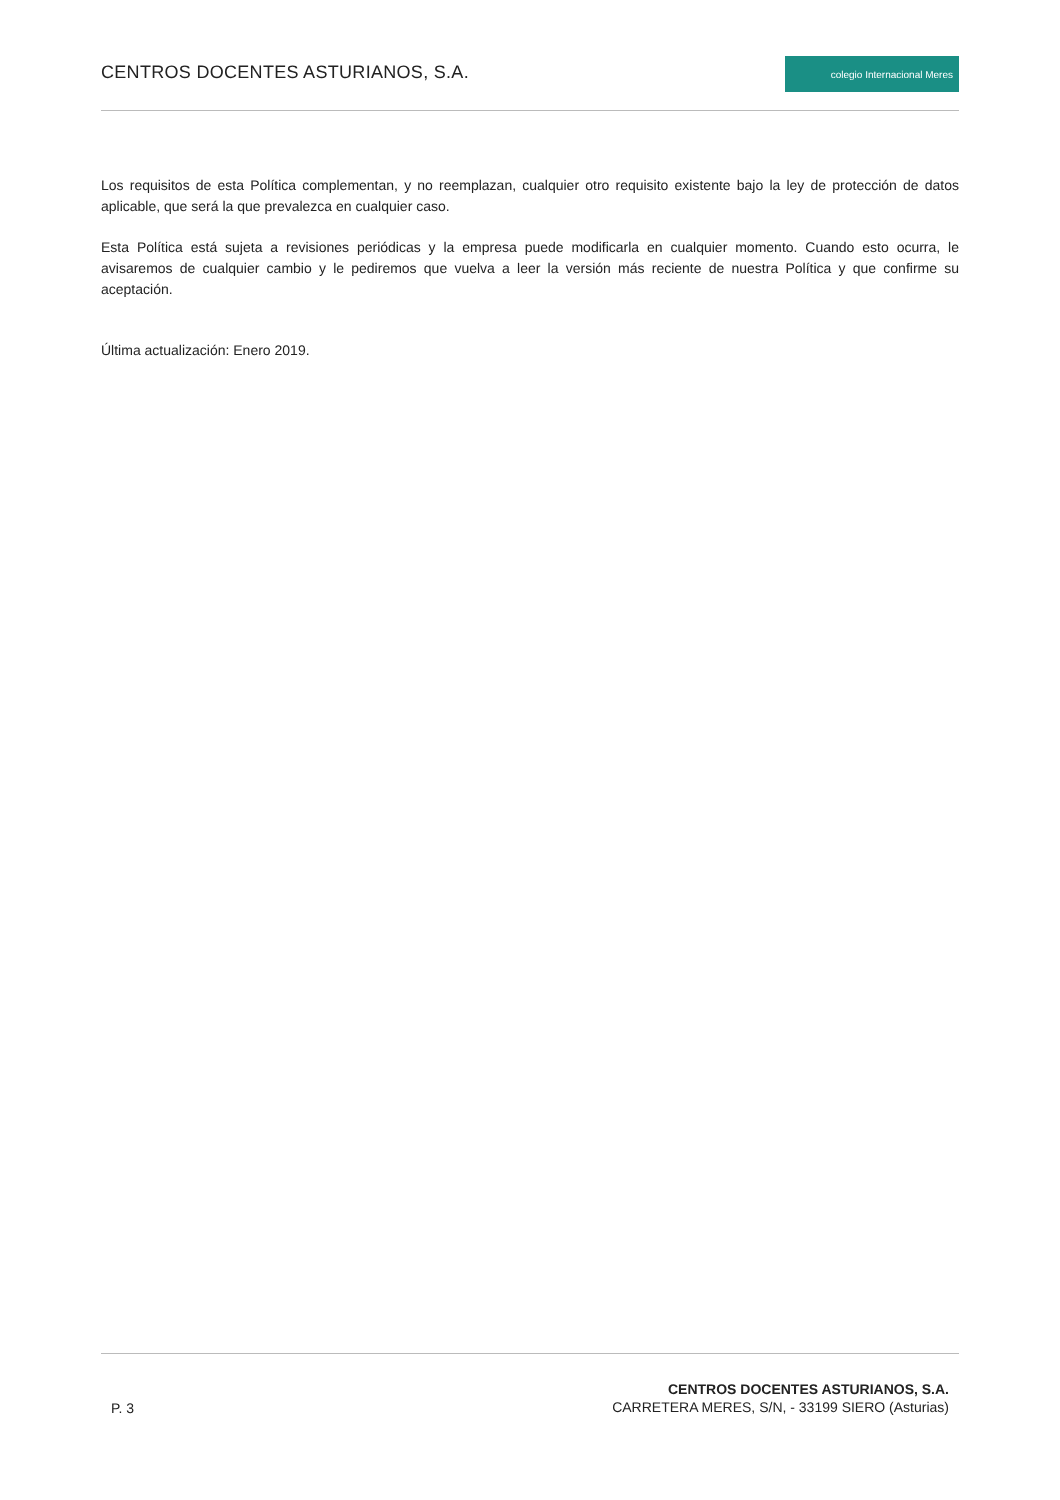CENTROS DOCENTES ASTURIANOS, S.A.
colegio Internacional Meres
Los requisitos de esta Política complementan, y no reemplazan, cualquier otro requisito existente bajo la ley de protección de datos aplicable, que será la que prevalezca en cualquier caso.
Esta Política está sujeta a revisiones periódicas y la empresa puede modificarla en cualquier momento. Cuando esto ocurra, le avisaremos de cualquier cambio y le pediremos que vuelva a leer la versión más reciente de nuestra Política y que confirme su aceptación.
Última actualización: Enero 2019.
P. 3
CENTROS DOCENTES ASTURIANOS, S.A.
CARRETERA MERES, S/N, - 33199 SIERO (Asturias)